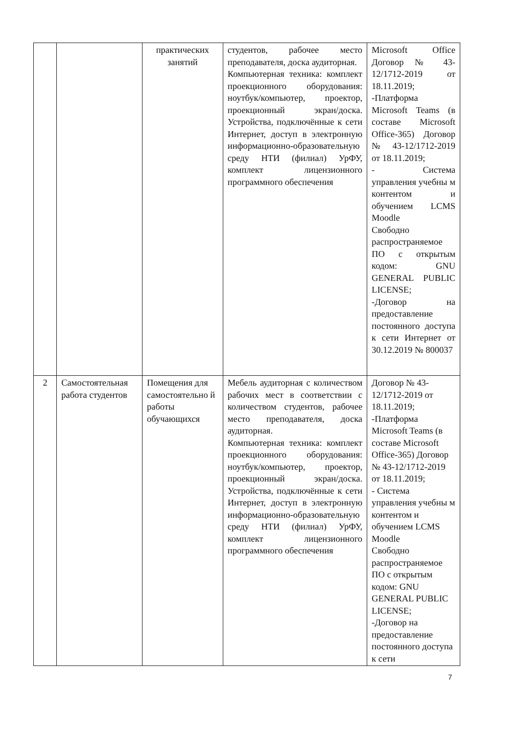| | | практических занятий | студентов, рабочее место преподавателя, доска аудиторная. Компьютерная техника: комплект проекционного оборудования: ноутбук/компьютер, проектор, проекционный экран/доска. Устройства, подключённые к сети Интернет, доступ в электронную информационно-образовательную среду НТИ (филиал) УрФУ, комплект лицензионного программного обеспечения | Microsoft Office Договор № 43-12/1712-2019 от 18.11.2019; -Платформа Microsoft Teams (в составе Microsoft Office-365) Договор № 43-12/1712-2019 от 18.11.2019; - Система управления учебны м контентом и обучением LCMS Moodle Свободно распространяемое ПО с открытым кодом: GNU GENERAL PUBLIC LICENSE; -Договор на предоставление постоянного доступа к сети Интернет от 30.12.2019 № 800037 |
| 2 | Самостоятельная работа студентов | Помещения для самостоятельно й работы обучающихся | Мебель аудиторная с количеством рабочих мест в соответствии с количеством студентов, рабочее место преподавателя, доска аудиторная. Компьютерная техника: комплект проекционного оборудования: ноутбук/компьютер, проектор, проекционный экран/доска. Устройства, подключённые к сети Интернет, доступ в электронную информационно-образовательную среду НТИ (филиал) УрФУ, комплект лицензионного программного обеспечения | Договор № 43-12/1712-2019 от 18.11.2019; -Платформа Microsoft Teams (в составе Microsoft Office-365) Договор № 43-12/1712-2019 от 18.11.2019; - Система управления учебны м контентом и обучением LCMS Moodle Свободно распространяемое ПО с открытым кодом: GNU GENERAL PUBLIC LICENSE; -Договор на предоставление постоянного доступа к сети |
7